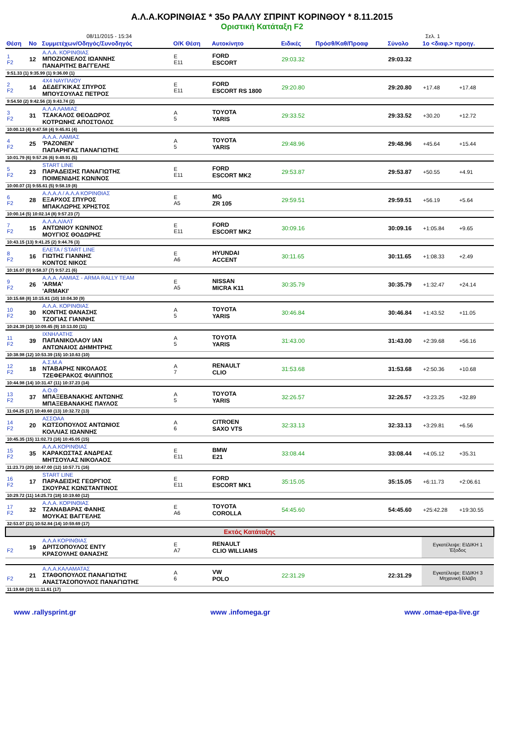Α.Λ.Α.ΚΟΡΙΝΘΙΑΣ * 35ο ΡΑΛΛΥ ΣΠΡΙΝΤ ΚΟΡΙΝΘΟΥ * 8.11.2015
Οριστική Κατάταξη F2
08/11/2015 - 15:34 Σελ. 1
| Θέση | Νο | Συμμετέχων/Οδηγός/Συνοδηγός | Ο/Κ Θέση | Αυτοκίνητο | Ειδικές | Πρόσθ/Καθ/Προαφ | Σύνολο | 1ο <διαφ.> προηγ. | |
| --- | --- | --- | --- | --- | --- | --- | --- | --- | --- |
| 1 F2 | 12 | Α.Λ.Α. ΚΟΡΙΝΘΙΑΣ ΜΠΟΖΙΟΝΕΛΟΣ ΙΩΑΝΝΗΣ ΠΑΝΑΡΙΤΗΣ ΒΑΓΓΕΛΗΣ | Ε Ε11 | FORD ESCORT | 29:03.32 | | 29:03.32 | | |
| 9:51.33 (1) 9:35.99 (1) 9:36.00 (1) | | | | | | | | | |
| 2 F2 | 14 | 4Χ4 ΝΑΥΠΛΙΟΥ ΔΕΔΕΓΚΙΚΑΣ ΣΠΥΡΟΣ ΜΠΟΥΣΟΥΛΑΣ ΠΕΤΡΟΣ | Ε Ε11 | FORD ESCORT RS 1800 | 29:20.80 | | 29:20.80 | +17.48 | +17.48 |
| 9:54.50 (2) 9:42.56 (3) 9:43.74 (2) | | | | | | | | | |
| 3 F2 | 31 | Α.Λ.Α ΛΑΜΙΑΣ ΤΣΑΚΑΛΟΣ ΘΕΟΔΩΡΟΣ ΚΟΤΡΩΝΗΣ ΑΠΟΣΤΟΛΟΣ | Α 5 | TOYOTA YARIS | 29:33.52 | | 29:33.52 | +30.20 | +12.72 |
| 10:00.13 (4) 9:47.58 (4) 9:45.81 (4) | | | | | | | | | |
| 4 F2 | 25 | Α.Λ.Α. ΛΑΜΙΑΣ 'ΡΑΖΟΝΕΝ' ΠΑΠΑΡΗΓΑΣ ΠΑΝΑΓΙΩΤΗΣ | Α 5 | TOYOTA YARIS | 29:48.96 | | 29:48.96 | +45.64 | +15.44 |
| 10:01.79 (6) 9:57.26 (6) 9:49.91 (5) | | | | | | | | | |
| 5 F2 | 23 | START LINE ΠΑΡΑΔΕΙΣΗΣ ΠΑΝΑΓΙΩΤΗΣ ΠΟΙΜΕΝΙΔΗΣ ΚΩΝ/ΝΟΣ | Ε Ε11 | FORD ESCORT MK2 | 29:53.87 | | 29:53.87 | +50.55 | +4.91 |
| 10:00.07 (3) 9:55.61 (5) 9:58.19 (8) | | | | | | | | | |
| 6 F2 | 28 | Α.Λ.Α.Λ / Α.Λ.Α ΚΟΡΙΝΘΙΑΣ ΕΞΑΡΧΟΣ ΣΠΥΡΟΣ ΜΠΑΚΛΩΡΗΣ ΧΡΗΣΤΟΣ | Ε Α5 | MG ZR 105 | 29:59.51 | | 29:59.51 | +56.19 | +5.64 |
| 10:00.14 (5) 10:02.14 (8) 9:57.23 (7) | | | | | | | | | |
| 7 F2 | 15 | Α.Λ.Α.Λ/ΑΛΤ ΑΝΤΩΝΙΟΥ ΚΩΝ/ΝΟΣ ΜΟΥΓΙΟΣ ΘΟΔΩΡΗΣ | Ε Ε11 | FORD ESCORT MK2 | 30:09.16 | | 30:09.16 | +1:05.84 | +9.65 |
| 10:43.15 (13) 9:41.25 (2) 9:44.76 (3) | | | | | | | | | |
| 8 F2 | 16 | ΕΛΕΤΑ / START LINE ΓΙΩΤΗΣ ΓΙΑΝΝΗΣ ΚΟΝΤΟΣ ΝΙΚΟΣ | Ε Α6 | HYUNDAI ACCENT | 30:11.65 | | 30:11.65 | +1:08.33 | +2.49 |
| 10:16.07 (9) 9:58.37 (7) 9:57.21 (6) | | | | | | | | | |
| 9 F2 | 26 | Α.Λ.Α. ΛΑΜΙΑΣ - ARMA RALLY TEAM 'ARMA' 'ARMAKI' | Ε Α5 | NISSAN MICRA K11 | 30:35.79 | | 30:35.79 | +1:32.47 | +24.14 |
| 10:15.68 (8) 10:15.81 (10) 10:04.30 (9) | | | | | | | | | |
| 10 F2 | 30 | Α.Λ.Α. ΚΟΡΙΝΘΙΑΣ ΚΟΝΤΗΣ ΘΑΝΑΣΗΣ ΤΖΟΓΙΑΣ ΓΙΑΝΝΗΣ | Α 5 | TOYOTA YARIS | 30:46.84 | | 30:46.84 | +1:43.52 | +11.05 |
| 10:24.39 (10) 10:09.45 (9) 10:13.00 (11) | | | | | | | | | |
| 11 F2 | 39 | ΙΧΝΗΛΑΤΗΣ ΠΑΠΑΝΙΚΟΛΑΟΥ ΙΑΝ ΑΝΤΩΝΑΙΟΣ ΔΗΜΗΤΡΗΣ | Α 5 | TOYOTA YARIS | 31:43.00 | | 31:43.00 | +2:39.68 | +56.16 |
| 10:38.98 (12) 10:53.39 (15) 10:10.63 (10) | | | | | | | | | |
| 12 F2 | 18 | Α.Σ.Μ.Α ΝΤΑΒΑΡΗΣ ΝΙΚΟΛΑΟΣ ΤΖΕΦΕΡΑΚΟΣ ΦΙΛΙΠΠΟΣ | Α 7 | RENAULT CLIO | 31:53.68 | | 31:53.68 | +2:50.36 | +10.68 |
| 10:44.98 (14) 10:31.47 (11) 10:37.23 (14) | | | | | | | | | |
| 13 F2 | 37 | Α.Ο.Θ ΜΠΑΞΕΒΑΝΑΚΗΣ ΑΝΤΩΝΗΣ ΜΠΑΞΕΒΑΝΑΚΗΣ ΠΑΥΛΟΣ | Α 5 | TOYOTA YARIS | 32:26.57 | | 32:26.57 | +3:23.25 | +32.89 |
| 11:04.25 (17) 10:49.60 (13) 10:32.72 (13) | | | | | | | | | |
| 14 F2 | 20 | ΑΣΣΟΑΑ ΚΩΤΣΟΠΟΥΛΟΣ ΑΝΤΩΝΙΟΣ ΚΟΛΛΙΑΣ ΙΩΑΝΝΗΣ | Α 6 | CITROEN SAXO VTS | 32:33.13 | | 32:33.13 | +3:29.81 | +6.56 |
| 10:45.35 (15) 11:02.73 (16) 10:45.05 (15) | | | | | | | | | |
| 15 F2 | 35 | Α.Λ.Α.ΚΟΡΙΝΘΙΑΣ ΚΑΡΑΚΩΣΤΑΣ ΑΝΔΡΕΑΣ ΜΗΤΣΟΥΛΑΣ ΝΙΚΟΛΑΟΣ | Ε Ε11 | BMW E21 | 33:08.44 | | 33:08.44 | +4:05.12 | +35.31 |
| 11:23.73 (20) 10:47.00 (12) 10:57.71 (16) | | | | | | | | | |
| 16 F2 | 17 | START LINE ΠΑΡΑΔΕΙΣΗΣ ΓΕΩΡΓΙΟΣ ΣΚΟΥΡΑΣ ΚΩΝΣΤΑΝΤΙΝΟΣ | Ε Ε11 | FORD ESCORT MK1 | 35:15.05 | | 35:15.05 | +6:11.73 | +2:06.61 |
| 10:29.72 (11) 14:25.73 (18) 10:19.60 (12) | | | | | | | | | |
| 17 F2 | 32 | Α.Λ.Α. ΚΟΡΙΝΘΙΑΣ ΤΖΑΝΑΒΑΡΑΣ ΦΑΝΗΣ ΜΟΥΚΑΣ ΒΑΓΓΕΛΗΣ | Ε Α6 | TOYOTA COROLLA | 54:45.60 | | 54:45.60 | +25:42.28 | +19:30.55 |
| 32:53.07 (21) 10:52.84 (14) 10:59.69 (17) | | | | | | | | | |
| Εκτός Κατάταξης | | | | | | | | | |
| F2 | 19 | Α.Λ.Α ΚΟΡΙΝΘΙΑΣ ΔΡΙΤΣΟΠΟΥΛΟΣ ΕΝΤΥ ΚΡΑΣΟΥΛΗΣ ΘΑΝΑΣΗΣ | Ε Α7 | RENAULT CLIO WILLIAMS | | | | Εγκατέλειψε: ΕΙΔΙΚΗ 1 Έξοδος | |
| F2 | 21 | Α.Λ.Α.ΚΑΛΑΜΑΤΑΣ ΣΤΑΘΟΠΟΥΛΟΣ ΠΑΝΑΓΙΩΤΗΣ ΑΝΑΣΤΑΣΟΠΟΥΛΟΣ ΠΑΝΑΓΙΩΤΗΣ | Α 6 | VW POLO | 22:31.29 | | 22:31.29 | Εγκατέλειψε: ΕΙΔΙΚΗ 3 Μηχανική Βλάβη | |
| 11:19.68 (19) 11:11.61 (17) | | | | | | | | | |
www .rallysprint.gr www .infomega.gr www .omae-epa-live.gr